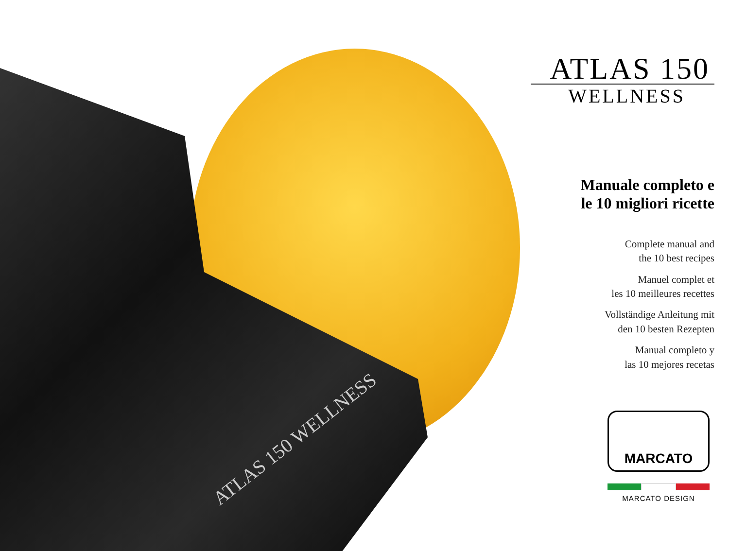ATLAS 150 WELLNESS
ATLAS 150
WELLNESS
Manuale completo e
le 10 migliori ricette
Complete manual and
the 10 best recipes
Manuel complet et
les 10 meilleures recettes
Vollständige Anleitung mit
den 10 besten Rezepten
Manual completo y
las 10 mejores recetas
MARCATO
MARCATO DESIGN